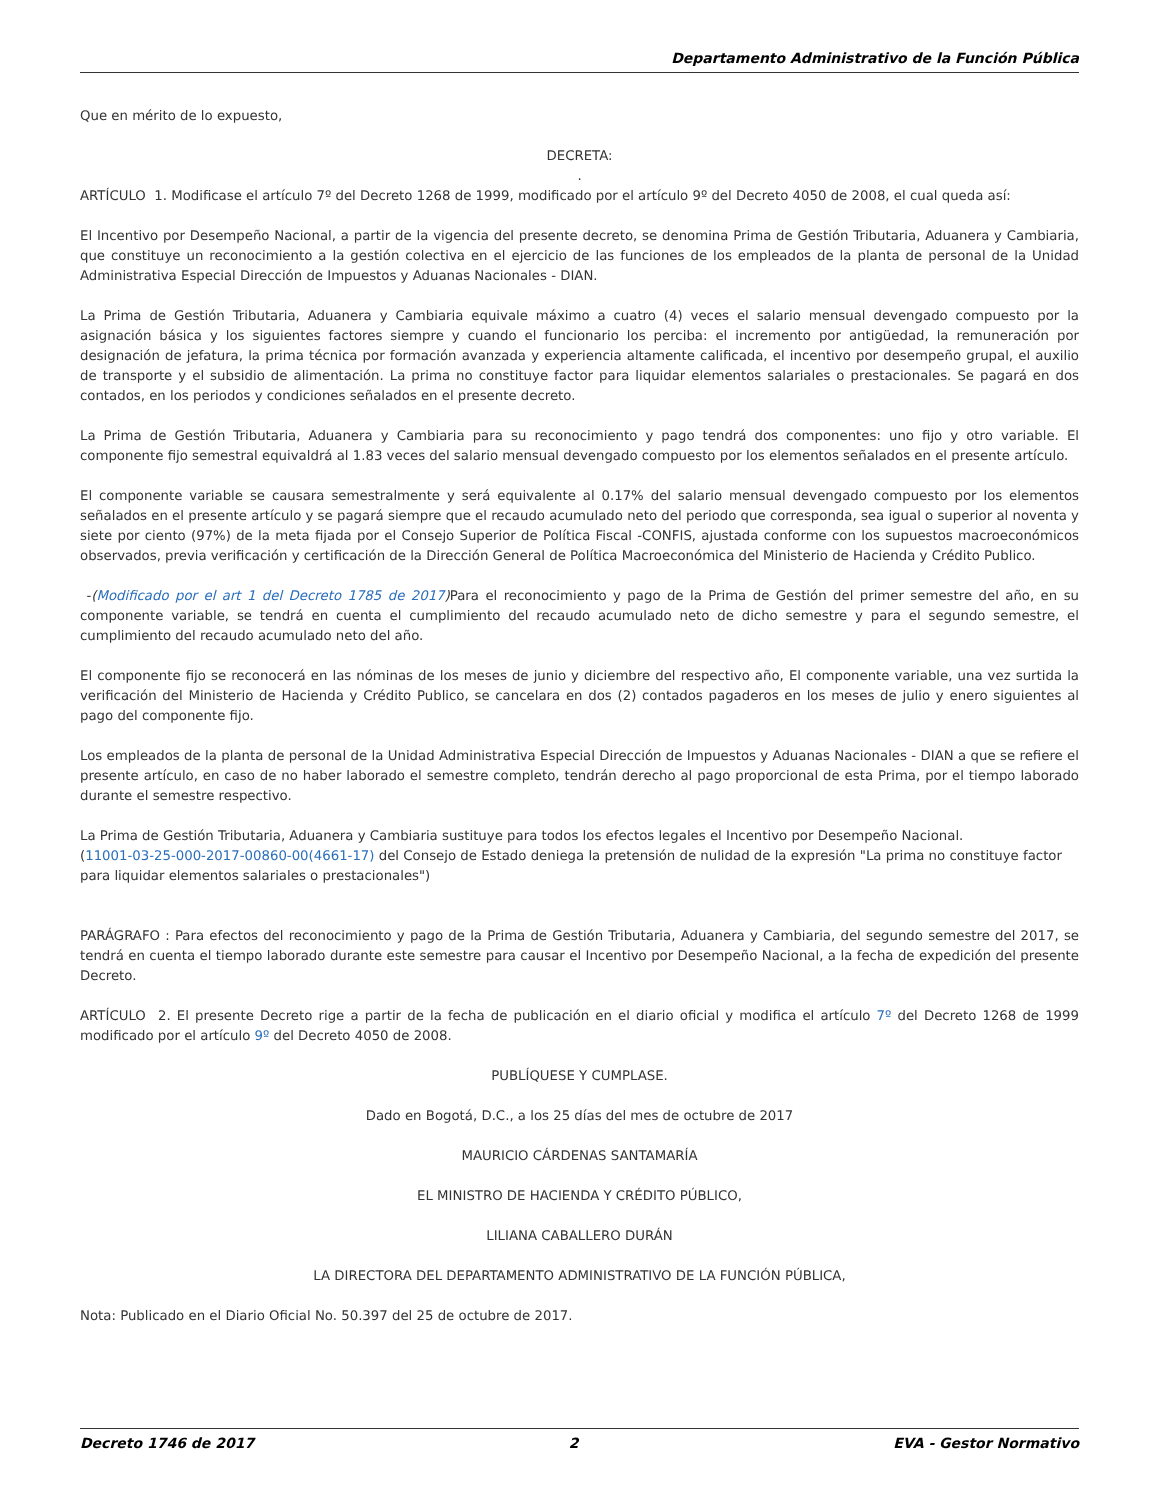Departamento Administrativo de la Función Pública
Que en mérito de lo expuesto,
DECRETA:
.
ARTÍCULO 1. Modificase el artículo 7º del Decreto 1268 de 1999, modificado por el artículo 9º del Decreto 4050 de 2008, el cual queda así:
El Incentivo por Desempeño Nacional, a partir de la vigencia del presente decreto, se denomina Prima de Gestión Tributaria, Aduanera y Cambiaria, que constituye un reconocimiento a la gestión colectiva en el ejercicio de las funciones de los empleados de la planta de personal de la Unidad Administrativa Especial Dirección de Impuestos y Aduanas Nacionales - DIAN.
La Prima de Gestión Tributaria, Aduanera y Cambiaria equivale máximo a cuatro (4) veces el salario mensual devengado compuesto por la asignación básica y los siguientes factores siempre y cuando el funcionario los perciba: el incremento por antigüedad, la remuneración por designación de jefatura, la prima técnica por formación avanzada y experiencia altamente calificada, el incentivo por desempeño grupal, el auxilio de transporte y el subsidio de alimentación. La prima no constituye factor para liquidar elementos salariales o prestacionales. Se pagará en dos contados, en los periodos y condiciones señalados en el presente decreto.
La Prima de Gestión Tributaria, Aduanera y Cambiaria para su reconocimiento y pago tendrá dos componentes: uno fijo y otro variable. El componente fijo semestral equivaldrá al 1.83 veces del salario mensual devengado compuesto por los elementos señalados en el presente artículo.
El componente variable se causara semestralmente y será equivalente al 0.17% del salario mensual devengado compuesto por los elementos señalados en el presente artículo y se pagará siempre que el recaudo acumulado neto del periodo que corresponda, sea igual o superior al noventa y siete por ciento (97%) de la meta fijada por el Consejo Superior de Política Fiscal -CONFIS, ajustada conforme con los supuestos macroeconómicos observados, previa verificación y certificación de la Dirección General de Política Macroeconómica del Ministerio de Hacienda y Crédito Publico.
-(Modificado por el art 1 del Decreto 1785 de 2017) Para el reconocimiento y pago de la Prima de Gestión del primer semestre del año, en su componente variable, se tendrá en cuenta el cumplimiento del recaudo acumulado neto de dicho semestre y para el segundo semestre, el cumplimiento del recaudo acumulado neto del año.
El componente fijo se reconocerá en las nóminas de los meses de junio y diciembre del respectivo año, El componente variable, una vez surtida la verificación del Ministerio de Hacienda y Crédito Publico, se cancelara en dos (2) contados pagaderos en los meses de julio y enero siguientes al pago del componente fijo.
Los empleados de la planta de personal de la Unidad Administrativa Especial Dirección de Impuestos y Aduanas Nacionales - DIAN a que se refiere el presente artículo, en caso de no haber laborado el semestre completo, tendrán derecho al pago proporcional de esta Prima, por el tiempo laborado durante el semestre respectivo.
La Prima de Gestión Tributaria, Aduanera y Cambiaria sustituye para todos los efectos legales el Incentivo por Desempeño Nacional.
(11001-03-25-000-2017-00860-00(4661-17) del Consejo de Estado deniega la pretensión de nulidad de la expresión "La prima no constituye factor para liquidar elementos salariales o prestacionales")
PARÁGRAFO : Para efectos del reconocimiento y pago de la Prima de Gestión Tributaria, Aduanera y Cambiaria, del segundo semestre del 2017, se tendrá en cuenta el tiempo laborado durante este semestre para causar el Incentivo por Desempeño Nacional, a la fecha de expedición del presente Decreto.
ARTÍCULO 2. El presente Decreto rige a partir de la fecha de publicación en el diario oficial y modifica el artículo 7º del Decreto 1268 de 1999 modificado por el artículo 9º del Decreto 4050 de 2008.
PUBLÍQUESE Y CUMPLASE.
Dado en Bogotá, D.C., a los 25 días del mes de octubre de 2017
MAURICIO CÁRDENAS SANTAMARÍA
EL MINISTRO DE HACIENDA Y CRÉDITO PÚBLICO,
LILIANA CABALLERO DURÁN
LA DIRECTORA DEL DEPARTAMENTO ADMINISTRATIVO DE LA FUNCIÓN PÚBLICA,
Nota: Publicado en el Diario Oficial No. 50.397 del 25 de octubre de 2017.
Decreto 1746 de 2017 2 EVA - Gestor Normativo